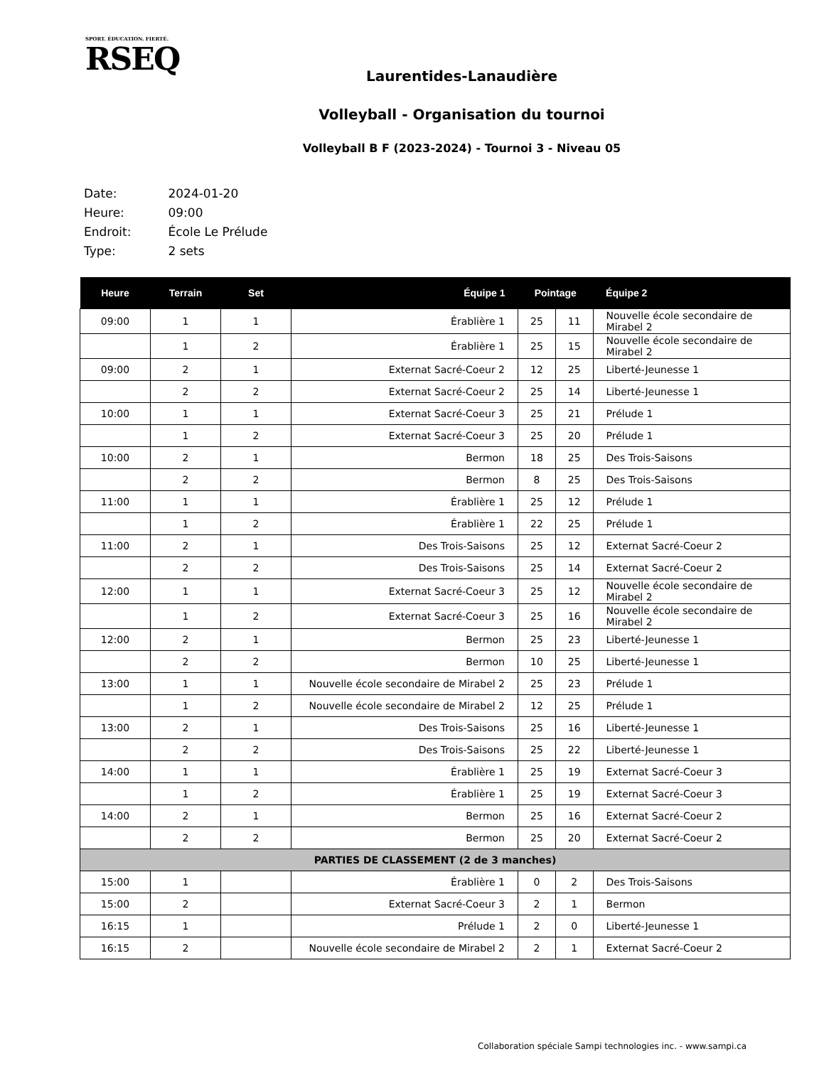SPORT. ÉDUCATION. FIERTÉ.
RSEQ
Laurentides-Lanaudière
Volleyball - Organisation du tournoi
Volleyball B F (2023-2024) - Tournoi 3 - Niveau 05
| Date: | 2024-01-20 |
| Heure: | 09:00 |
| Endroit: | École Le Prélude |
| Type: | 2 sets |
| Heure | Terrain | Set | Équipe 1 | Pointage | | Équipe 2 |
| --- | --- | --- | --- | --- | --- | --- |
| 09:00 | 1 | 1 | Érablière 1 | 25 | 11 | Nouvelle école secondaire de Mirabel 2 |
| | 1 | 2 | Érablière 1 | 25 | 15 | Nouvelle école secondaire de Mirabel 2 |
| 09:00 | 2 | 1 | Externat Sacré-Coeur 2 | 12 | 25 | Liberté-Jeunesse 1 |
| | 2 | 2 | Externat Sacré-Coeur 2 | 25 | 14 | Liberté-Jeunesse 1 |
| 10:00 | 1 | 1 | Externat Sacré-Coeur 3 | 25 | 21 | Prélude 1 |
| | 1 | 2 | Externat Sacré-Coeur 3 | 25 | 20 | Prélude 1 |
| 10:00 | 2 | 1 | Bermon | 18 | 25 | Des Trois-Saisons |
| | 2 | 2 | Bermon | 8 | 25 | Des Trois-Saisons |
| 11:00 | 1 | 1 | Érablière 1 | 25 | 12 | Prélude 1 |
| | 1 | 2 | Érablière 1 | 22 | 25 | Prélude 1 |
| 11:00 | 2 | 1 | Des Trois-Saisons | 25 | 12 | Externat Sacré-Coeur 2 |
| | 2 | 2 | Des Trois-Saisons | 25 | 14 | Externat Sacré-Coeur 2 |
| 12:00 | 1 | 1 | Externat Sacré-Coeur 3 | 25 | 12 | Nouvelle école secondaire de Mirabel 2 |
| | 1 | 2 | Externat Sacré-Coeur 3 | 25 | 16 | Nouvelle école secondaire de Mirabel 2 |
| 12:00 | 2 | 1 | Bermon | 25 | 23 | Liberté-Jeunesse 1 |
| | 2 | 2 | Bermon | 10 | 25 | Liberté-Jeunesse 1 |
| 13:00 | 1 | 1 | Nouvelle école secondaire de Mirabel 2 | 25 | 23 | Prélude 1 |
| | 1 | 2 | Nouvelle école secondaire de Mirabel 2 | 12 | 25 | Prélude 1 |
| 13:00 | 2 | 1 | Des Trois-Saisons | 25 | 16 | Liberté-Jeunesse 1 |
| | 2 | 2 | Des Trois-Saisons | 25 | 22 | Liberté-Jeunesse 1 |
| 14:00 | 1 | 1 | Érablière 1 | 25 | 19 | Externat Sacré-Coeur 3 |
| | 1 | 2 | Érablière 1 | 25 | 19 | Externat Sacré-Coeur 3 |
| 14:00 | 2 | 1 | Bermon | 25 | 16 | Externat Sacré-Coeur 2 |
| | 2 | 2 | Bermon | 25 | 20 | Externat Sacré-Coeur 2 |
| PARTIES DE CLASSEMENT (2 de 3 manches) | | | | | | |
| 15:00 | 1 | | Érablière 1 | 0 | 2 | Des Trois-Saisons |
| 15:00 | 2 | | Externat Sacré-Coeur 3 | 2 | 1 | Bermon |
| 16:15 | 1 | | Prélude 1 | 2 | 0 | Liberté-Jeunesse 1 |
| 16:15 | 2 | | Nouvelle école secondaire de Mirabel 2 | 2 | 1 | Externat Sacré-Coeur 2 |
Collaboration spéciale Sampi technologies inc. - www.sampi.ca